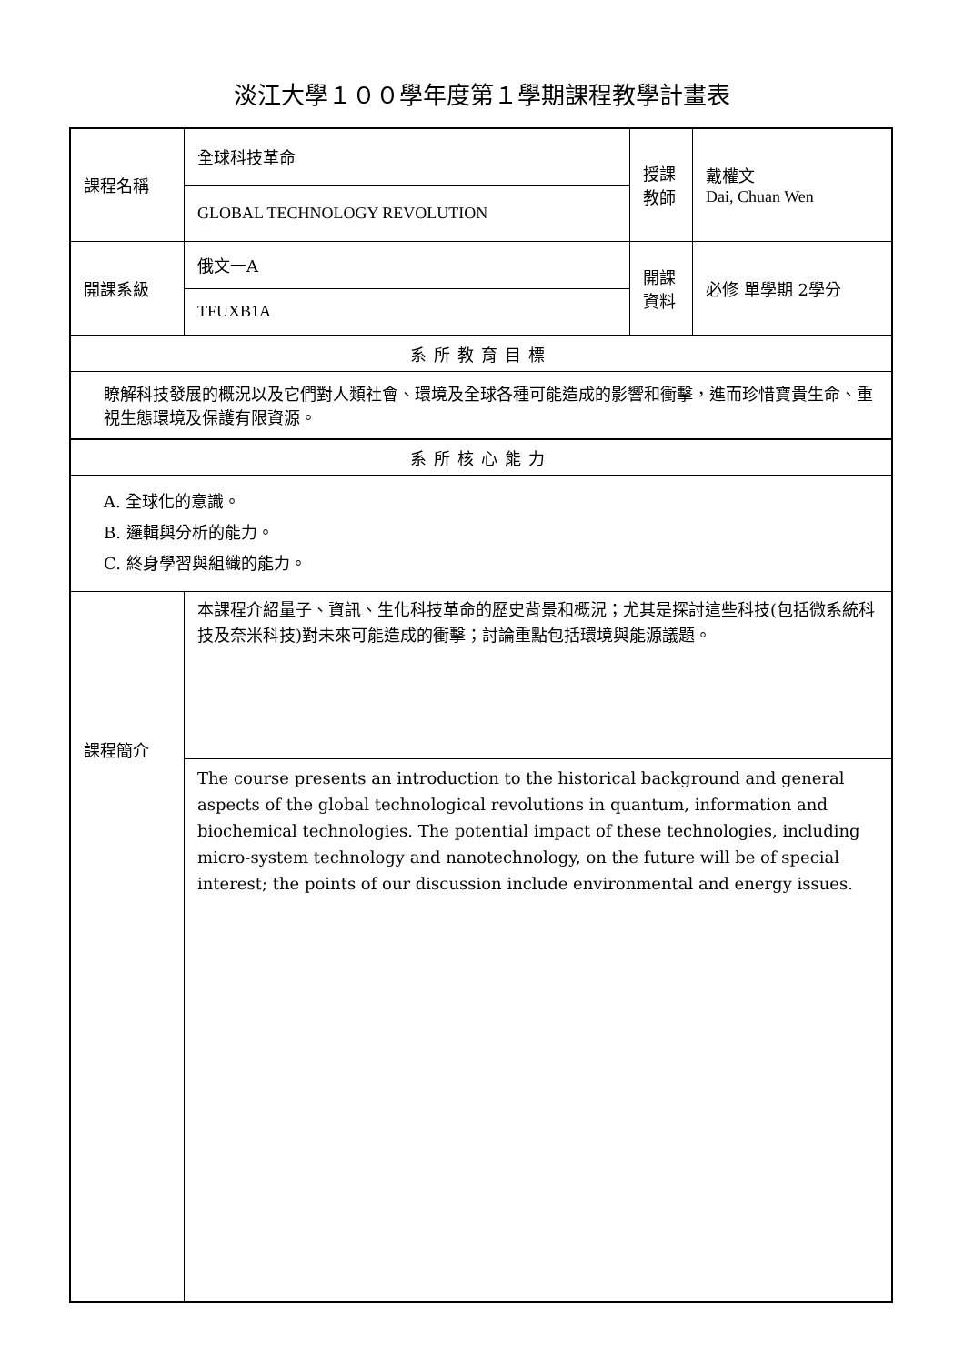淡江大學１００學年度第１學期課程教學計畫表
| 課程名稱 | 全球科技革命 | 授課 教師 | 戴權文 Dai, Chuan Wen |
| | GLOBAL TECHNOLOGY REVOLUTION | | |
| 開課系級 | 俄文一A | 開課 資料 | 必修 單學期 2學分 |
| | TFUXB1A | | |
| 系所教育目標 | | | |
| 瞭解科技發展的概況以及它們對人類社會、環境及全球各種可能造成的影響和衝擊，進而珍惜寶貴生命、重視生態環境及保護有限資源。 | | | |
| 系所核心能力 | | | |
| A. 全球化的意識。 B. 邏輯與分析的能力。 C. 終身學習與組織的能力。 | | | |
| 課程簡介 | 本課程介紹量子、資訊、生化科技革命的歷史背景和概況；尤其是探討這些科技(包括微系統科技及奈米科技)對未來可能造成的衝擊；討論重點包括環境與能源議題。 | | |
| | The course presents an introduction to the historical background and general aspects of the global technological revolutions in quantum, information and biochemical technologies. The potential impact of these technologies, including micro-system technology and nanotechnology, on the future will be of special interest; the points of our discussion include environmental and energy issues. | | |